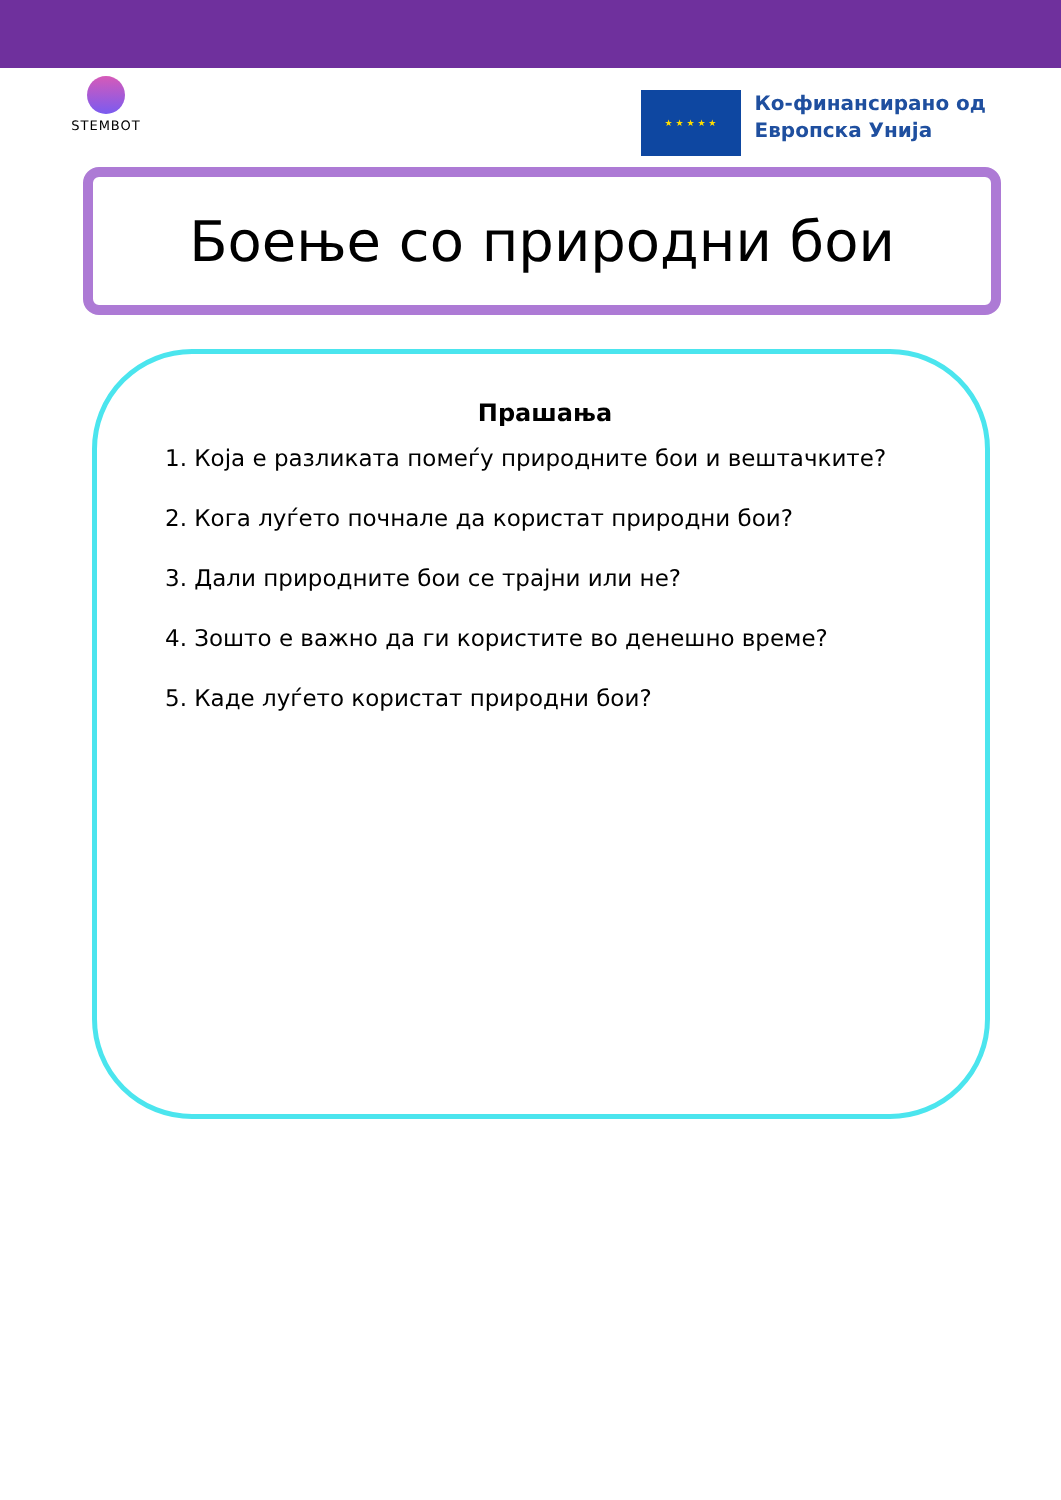STEMBOT
★ ★ ★ ★ ★
Ко-финансирано од
Европска Унија
Боење со природни бои
Прашања
1. Која е разликата помеѓу природните бои и вештачките?
2. Кога луѓето почнале да користат природни бои?
3. Дали природните бои се трајни или не?
4. Зошто е важно да ги користите во денешно време?
5. Каде луѓето користат природни бои?